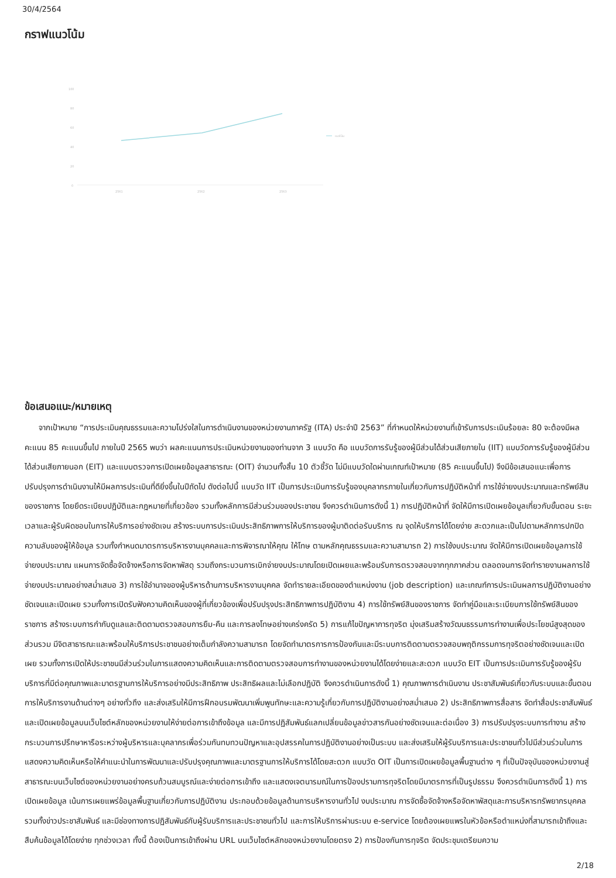30/4/2564
กราฟแนวโน้ม
100
80
60
40
20
0
2561
2562
2563
แนวโน้ม
ข้อเสนอแนะ/หมายเหตุ
จากเป้าหมาย “การประเมินคุณธรรมและความโปร่งใสในการดำเนินงานของหน่วยงานภาครัฐ (ITA) ประจำปี 2563” ที่กำหนดให้หน่วยงานที่เข้ารับการประเมินร้อยละ 80 จะต้องมีผลคะแนน 85 คะแนนขึ้นไป ภายในปี 2565 พบว่า ผลคะแนนการประเมินหน่วยงานของท่านจาก 3 แบบวัด คือ แบบวัดการรับรู้ของผู้มีส่วนได้ส่วนเสียภายใน (IIT) แบบวัดการรับรู้ของผู้มีส่วนได้ส่วนเสียภายนอก (EIT) และแบบตรวจการเปิดเผยข้อมูลสาธารณะ (OIT) จำนวนทั้งสิ้น 10 ตัวชี้วัด ไม่มีแบบวัดใดผ่านเกณฑ์เป้าหมาย (85 คะแนนขึ้นไป) จึงมีข้อเสนอแนะเพื่อการปรับปรุงการดำเนินงานให้มีผลการประเมินที่ดียิ่งขึ้นในปีถัดไป ดังต่อไปนี้ แบบวัด IIT เป็นการประเมินการรับรู้ของบุคลากรภายในเกี่ยวกับการปฏิบัติหน้าที่ การใช้จ่ายงบประมาณและทรัพย์สินของราชการ โดยยึดระเบียบปฏิบัติและกฎหมายที่เกี่ยวข้อง รวมทั้งหลักการมีส่วนร่วมของประชาชน จึงควรดำเนินการดังนี้ 1) การปฏิบัติหน้าที่ จัดให้มีการเปิดเผยข้อมูลเกี่ยวกับขั้นตอน ระยะเวลาและผู้รับผิดชอบในการให้บริการอย่างชัดเจน สร้างระบบการประเมินประสิทธิภาพการให้บริการของผู้มาติดต่อรับบริการ ณ จุดให้บริการได้โดยง่าย สะดวกและเป็นไปตามหลักการปกปิดความลับของผู้ให้ข้อมูล รวมทั้งกำหนดมาตรการบริหารงานบุคคลและการพิจารณาให้คุณ ให้โทษ ตามหลักคุณธรรมและความสามารถ 2) การใช้งบประมาณ จัดให้มีการเปิดเผยข้อมูลการใช้จ่ายงบประมาณ แผนการจัดซื้อจัดจ้างหรือการจัดหาพัสดุ รวมถึงกระบวนการเบิกจ่ายงบประมาณโดยเปิดเผยและพร้อมรับการตรวจสอบจากทุกภาคส่วน ตลอดจนการจัดทำรายงานผลการใช้จ่ายงบประมาณอย่างสม่ำเสมอ 3) การใช้อำนาจของผู้บริหารด้านการบริหารงานบุคคล จัดทำรายละเอียดของตำแหน่งงาน (job description) และเกณฑ์การประเมินผลการปฏิบัติงานอย่างชัดเจนและเปิดเผย รวมทั้งการเปิดรับฟังความคิดเห็นของผู้ที่เกี่ยวข้องเพื่อปรับปรุงประสิทธิภาพการปฏิบัติงาน 4) การใช้ทรัพย์สินของราชการ จัดทำคู่มือและระเบียบการใช้ทรัพย์สินของราชการ สร้างระบบการกำกับดูแลและติดตามตรวจสอบการยืม-คืน และการลงโทษอย่างเคร่งครัด 5) การแก้ไขปัญหาการทุจริต มุ่งเสริมสร้างวัฒนธรรมการทำงานเพื่อประโยชน์สูงสุดของส่วนรวม มีจิตสาธารณะและพร้อมให้บริการประชาชนอย่างเต็มกำลังความสามารถ โดยจัดทำมาตรการการป้องกันและมีระบบการติดตามตรวจสอบพฤติกรรมการทุจริตอย่างชัดเจนและเปิดเผย รวมทั้งการเปิดให้ประชาชนมีส่วนร่วมในการแสดงความคิดเห็นและการติดตามตรวจสอบการทำงานของหน่วยงานได้โดยง่ายและสะดวก แบบวัด EIT เป็นการประเมินการรับรู้ของผู้รับบริการที่มีต่อคุณภาพและมาตรฐานการให้บริการอย่างมีประสิทธิภาพ ประสิทธิผลและไม่เลือกปฏิบัติ จึงควรดำเนินการดังนี้ 1) คุณภาพการดำเนินงาน ประชาสัมพันธ์เกี่ยวกับระบบและขั้นตอนการให้บริการงานด้านต่างๆ อย่างทั่วถึง และส่งเสริมให้มีการฝึกอบรมพัฒนาเพิ่มพูนทักษะและความรู้เกี่ยวกับการปฏิบัติงานอย่างสม่ำเสมอ 2) ประสิทธิภาพการสื่อสาร จัดทำสื่อประชาสัมพันธ์และเปิดเผยข้อมูลบนเว็บไซต์หลักของหน่วยงานให้ง่ายต่อการเข้าถึงข้อมูล และมีการปฏิสัมพันธ์แลกเปลี่ยนข้อมูลข่าวสารกันอย่างชัดเจนและต่อเนื่อง 3) การปรับปรุงระบบการทำงาน สร้างกระบวนการปรึกษาหารือระหว่างผู้บริหารและบุคลากรเพื่อร่วมกันทบทวนปัญหาและอุปสรรคในการปฏิบัติงานอย่างเป็นระบบ และส่งเสริมให้ผู้รับบริการและประชาชนทั่วไปมีส่วนร่วมในการแสดงความคิดเห็นหรือให้คำแนะนำในการพัฒนาและปรับปรุงคุณภาพและมาตรฐานการให้บริการได้โดยสะดวก แบบวัด OIT เป็นการเปิดเผยข้อมูลพื้นฐานต่าง ๆ ที่เป็นปัจจุบันของหน่วยงานสู่สาธารณะบนเว็บไซต์ของหน่วยงานอย่างครบถ้วนสมบูรณ์และง่ายต่อการเข้าถึง และแสดงเจตนารมณ์ในการป้องปรามการทุจริตโดยมีมาตรการที่เป็นรูปธรรม จึงควรดำเนินการดังนี้ 1) การเปิดเผยข้อมูล เน้นการเผยแพร่ข้อมูลพื้นฐานเกี่ยวกับการปฏิบัติงาน ประกอบด้วยข้อมูลด้านการบริหารงานทั่วไป งบประมาณ การจัดซื้อจัดจ้างหรือจัดหาพัสดุและการบริหารทรัพยากรบุคคล รวมทั้งข่าวประชาสัมพันธ์ และมีช่องทางการปฏิสัมพันธ์กับผู้รับบริการและประชาชนทั่วไป และการให้บริการผ่านระบบ e-service โดยต้องเผยแพรในหัวข้อหรือตำแหน่งที่สามารถเข้าถึงและสืบค้นข้อมูลได้โดยง่าย ทุกช่วงเวลา ทั้งนี้ ต้องเป็นการเข้าถึงผ่าน URL บนเว็บไซต์หลักของหน่วยงานโดยตรง 2) การป้องกันการทุจริต จัดประชุมเตรียมความ
2/18